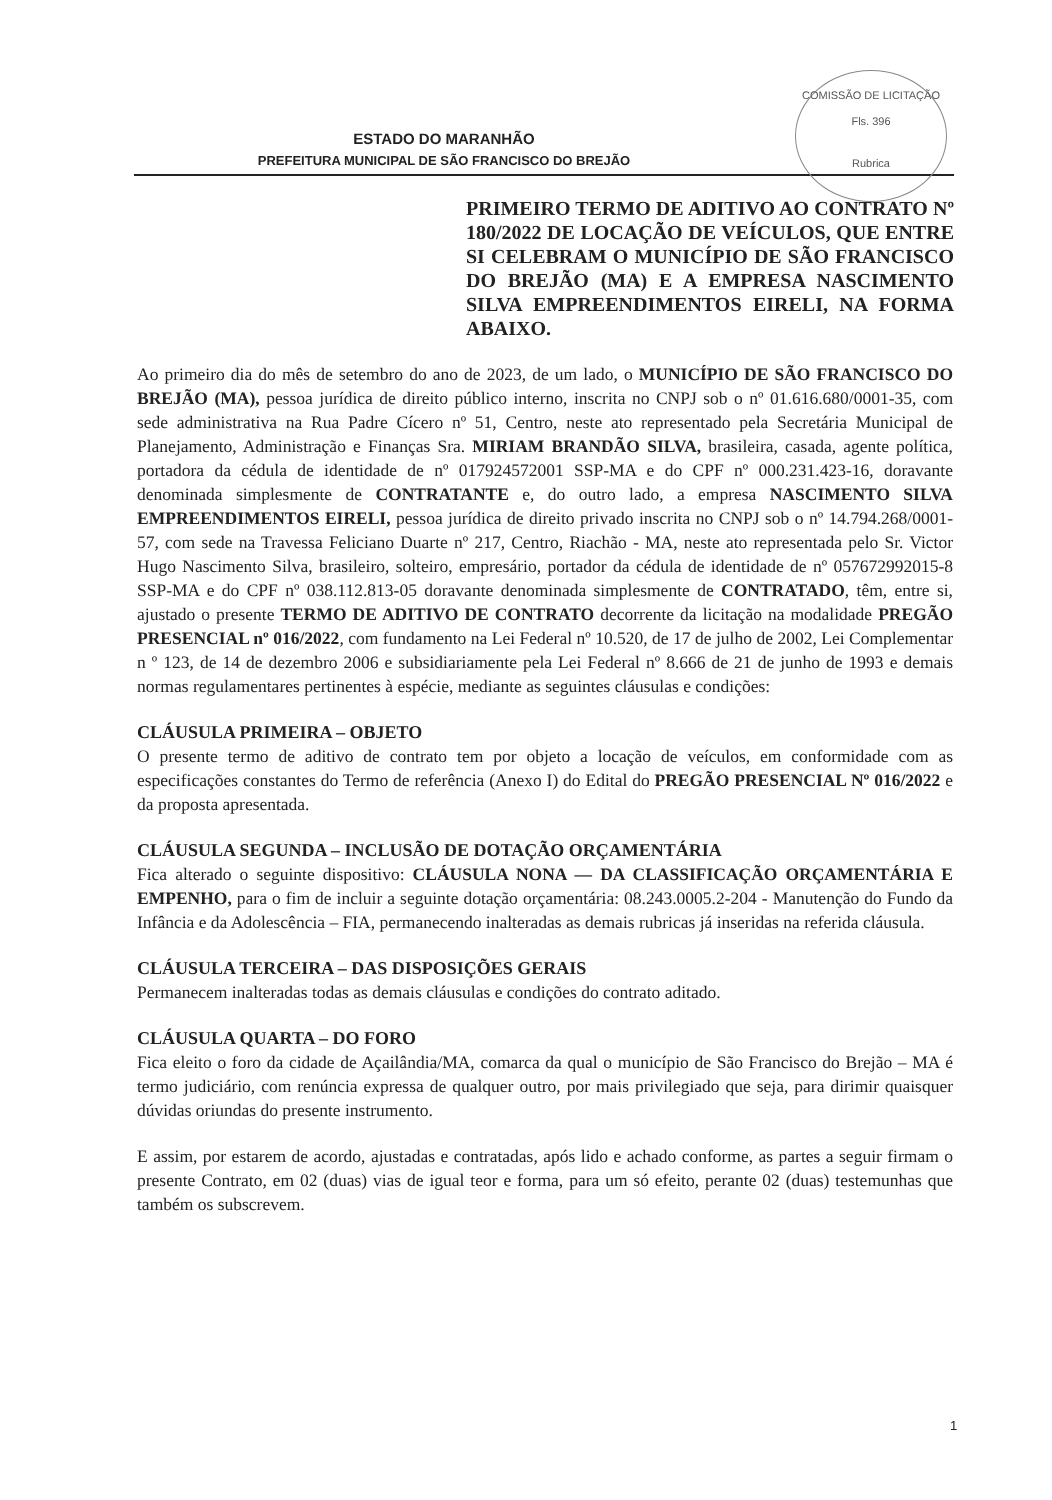ESTADO DO MARANHÃO
PREFEITURA MUNICIPAL DE SÃO FRANCISCO DO BREJÃO
COMISSÃO DE LICITAÇÃO
Fls. 396
Rubrica
PRIMEIRO TERMO DE ADITIVO AO CONTRATO Nº 180/2022 DE LOCAÇÃO DE VEÍCULOS, QUE ENTRE SI CELEBRAM O MUNICÍPIO DE SÃO FRANCISCO DO BREJÃO (MA) E A EMPRESA NASCIMENTO SILVA EMPREENDIMENTOS EIRELI, NA FORMA ABAIXO.
Ao primeiro dia do mês de setembro do ano de 2023, de um lado, o MUNICÍPIO DE SÃO FRANCISCO DO BREJÃO (MA), pessoa jurídica de direito público interno, inscrita no CNPJ sob o nº 01.616.680/0001-35, com sede administrativa na Rua Padre Cícero nº 51, Centro, neste ato representado pela Secretária Municipal de Planejamento, Administração e Finanças Sra. MIRIAM BRANDÃO SILVA, brasileira, casada, agente política, portadora da cédula de identidade de nº 017924572001 SSP-MA e do CPF nº 000.231.423-16, doravante denominada simplesmente de CONTRATANTE e, do outro lado, a empresa NASCIMENTO SILVA EMPREENDIMENTOS EIRELI, pessoa jurídica de direito privado inscrita no CNPJ sob o nº 14.794.268/0001-57, com sede na Travessa Feliciano Duarte nº 217, Centro, Riachão - MA, neste ato representada pelo Sr. Victor Hugo Nascimento Silva, brasileiro, solteiro, empresário, portador da cédula de identidade de nº 057672992015-8 SSP-MA e do CPF nº 038.112.813-05 doravante denominada simplesmente de CONTRATADO, têm, entre si, ajustado o presente TERMO DE ADITIVO DE CONTRATO decorrente da licitação na modalidade PREGÃO PRESENCIAL nº 016/2022, com fundamento na Lei Federal nº 10.520, de 17 de julho de 2002, Lei Complementar n º 123, de 14 de dezembro 2006 e subsidiariamente pela Lei Federal nº 8.666 de 21 de junho de 1993 e demais normas regulamentares pertinentes à espécie, mediante as seguintes cláusulas e condições:
CLÁUSULA PRIMEIRA – OBJETO
O presente termo de aditivo de contrato tem por objeto a locação de veículos, em conformidade com as especificações constantes do Termo de referência (Anexo I) do Edital do PREGÃO PRESENCIAL Nº 016/2022 e da proposta apresentada.
CLÁUSULA SEGUNDA – INCLUSÃO DE DOTAÇÃO ORÇAMENTÁRIA
Fica alterado o seguinte dispositivo: CLÁUSULA NONA — DA CLASSIFICAÇÃO ORÇAMENTÁRIA E EMPENHO, para o fim de incluir a seguinte dotação orçamentária: 08.243.0005.2-204 - Manutenção do Fundo da Infância e da Adolescência – FIA, permanecendo inalteradas as demais rubricas já inseridas na referida cláusula.
CLÁUSULA TERCEIRA – DAS DISPOSIÇÕES GERAIS
Permanecem inalteradas todas as demais cláusulas e condições do contrato aditado.
CLÁUSULA QUARTA – DO FORO
Fica eleito o foro da cidade de Açailândia/MA, comarca da qual o município de São Francisco do Brejão – MA é termo judiciário, com renúncia expressa de qualquer outro, por mais privilegiado que seja, para dirimir quaisquer dúvidas oriundas do presente instrumento.
E assim, por estarem de acordo, ajustadas e contratadas, após lido e achado conforme, as partes a seguir firmam o presente Contrato, em 02 (duas) vias de igual teor e forma, para um só efeito, perante 02 (duas) testemunhas que também os subscrevem.
1